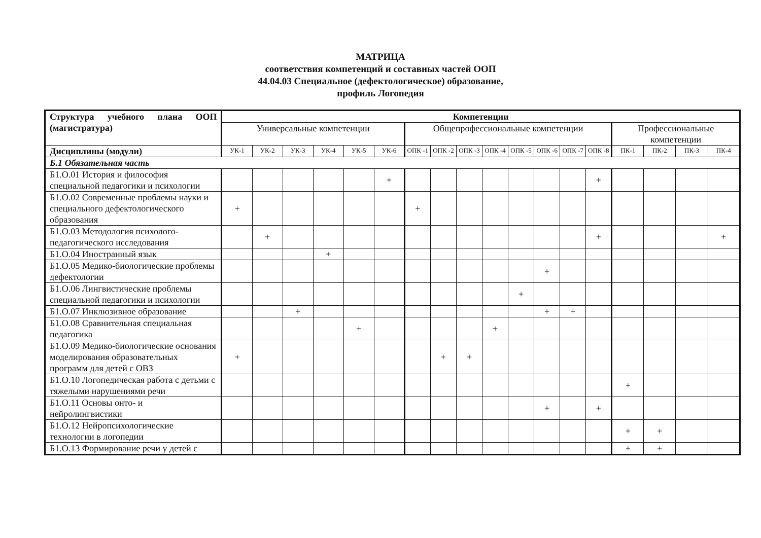МАТРИЦА
соответствия компетенций и составных частей ООП
44.04.03 Специальное (дефектологическое) образование,
профиль Логопедия
| Структура учебного плана ООП (магистратура) | Компетенции | | | | | | | | | | | | | | | | | |
| --- | --- | --- | --- | --- | --- | --- | --- | --- | --- | --- | --- | --- | --- | --- | --- | --- | --- | --- |
| | Универсальные компетенции | | | | | | Общепрофессиональные компетенции | | | | | | | | Профессиональные компетенции | | | |
| Дисциплины (модули) | УК-1 | УК-2 | УК-3 | УК-4 | УК-5 | УК-6 | ОПК -1 | ОПК -2 | ОПК -3 | ОПК -4 | ОПК -5 | ОПК -6 | ОПК -7 | ОПК -8 | ПК-1 | ПК-2 | ПК-3 | ПК-4 |
| Б.1 Обязательная часть | | | | | | | | | | | | | | | | | | |
| Б1.О.01 История и философия специальной педагогики и психологии | | | | | | + | | | | | | | | + | | | | |
| Б1.О.02 Современные проблемы науки и специального дефектологического образования | + | | | | | | + | | | | | | | | | | | |
| Б1.О.03 Методология психолого-педагогического исследования | | + | | | | | | | | | | | | + | | | | + |
| Б1.О.04 Иностранный язык | | | | + | | | | | | | | | | | | | | |
| Б1.О.05 Медико-биологические проблемы дефектологии | | | | | | | | | | | | + | | | | | | |
| Б1.О.06 Лингвистические проблемы специальной педагогики и психологии | | | | | | | | | | | + | | | | | | | |
| Б1.О.07 Инклюзивное образование | | | + | | | | | | | | | + | + | | | | | |
| Б1.О.08 Сравнительная специальная педагогика | | | | | + | | | | | + | | | | | | | | |
| Б1.О.09 Медико-биологические основания моделирования образовательных программ для детей с ОВЗ | + | | | | | | | + | + | | | | | | | | | |
| Б1.О.10 Логопедическая работа с детьми с тяжелыми нарушениями речи | | | | | | | | | | | | | | | + | | | |
| Б1.О.11 Основы онто- и нейролингвистики | | | | | | | | | | | | + | | + | | | | |
| Б1.О.12 Нейропсихологические технологии в логопедии | | | | | | | | | | | | | | | + | + | | |
| Б1.О.13 Формирование речи у детей с | | | | | | | | | | | | | | | + | + | | |